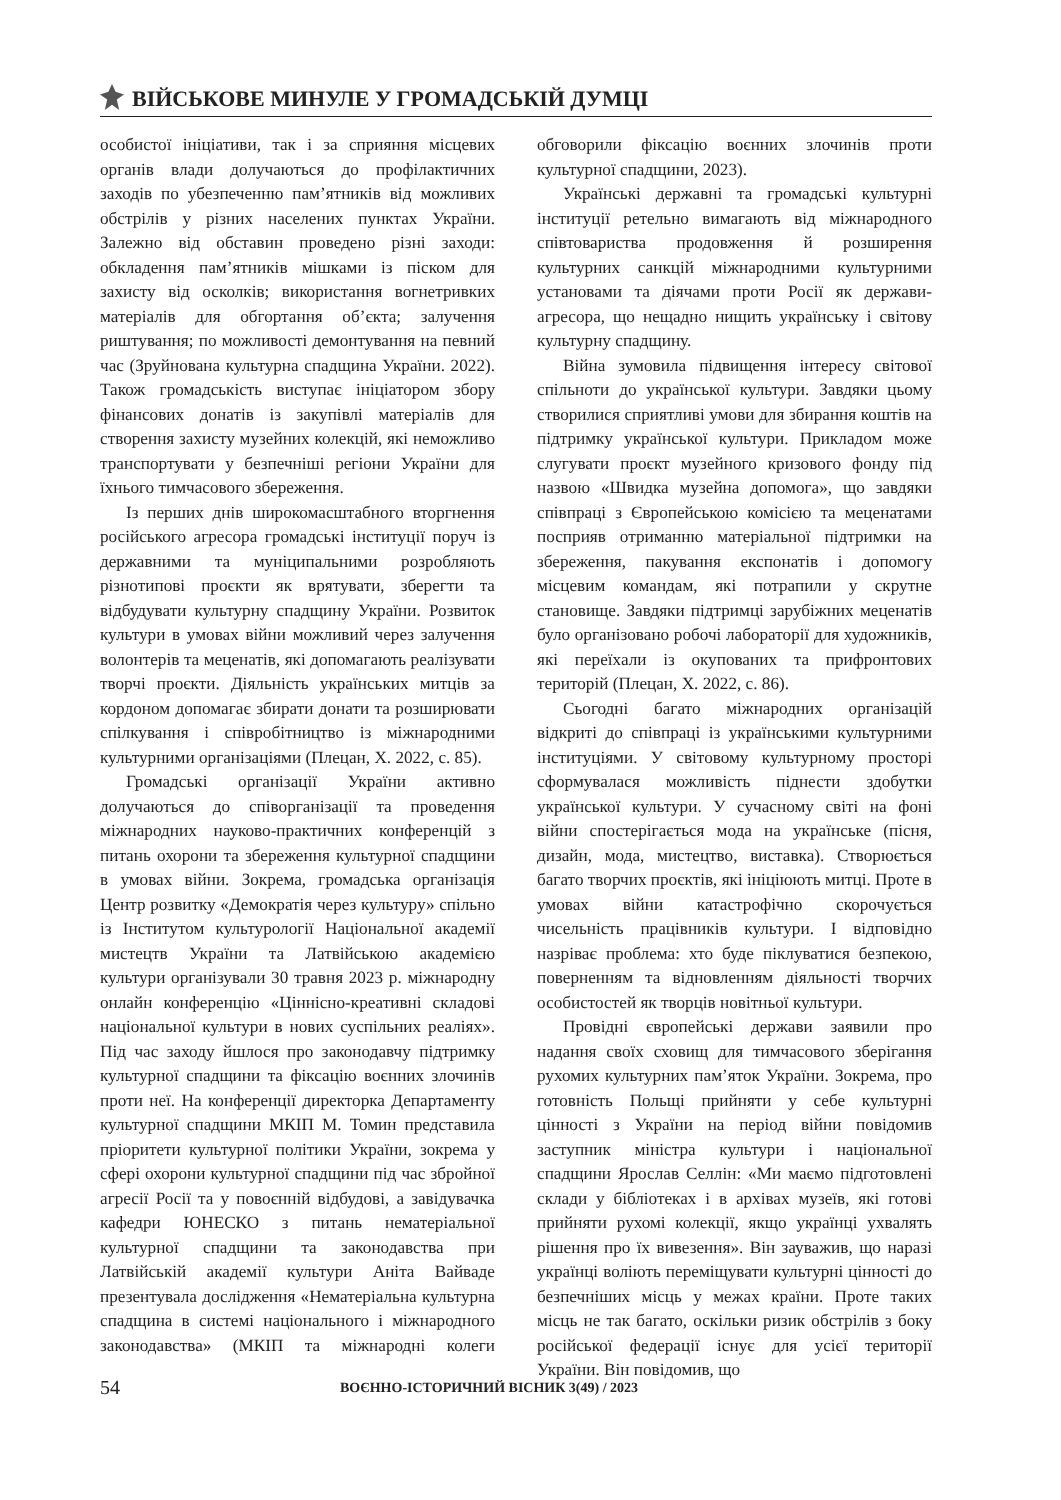ВІЙСЬКОВЕ МИНУЛЕ У ГРОМАДСЬКІЙ ДУМЦІ
особистої ініціативи, так і за сприяння місцевих органів влади долучаються до профілактичних заходів по убезпеченню пам’ятників від можливих обстрілів у різних населених пунктах України. Залежно від обставин проведено різні заходи: обкладення пам’ятників мішками із піском для захисту від осколків; використання вогнетривких матеріалів для обгортання об’єкта; залучення риштування; по можливості демонтування на певний час (Зруйнована культурна спадщина України. 2022). Також громадськість виступає ініціатором збору фінансових донатів із закупівлі матеріалів для створення захисту музейних колекцій, які неможливо транспортувати у безпечніші регіони України для їхнього тимчасового збереження.
Із перших днів широкомасштабного вторгнення російського агресора громадські інституції поруч із державними та муніципальними розробляють різнотипові проєкти як врятувати, зберегти та відбудувати культурну спадщину України. Розвиток культури в умовах війни можливий через залучення волонтерів та меценатів, які допомагають реалізувати творчі проєкти. Діяльність українських митців за кордоном допомагає збирати донати та розширювати спілкування і співробітництво із міжнародними культурними організаціями (Плецан, Х. 2022, с. 85).
Громадські організації України активно долучаються до співорганізації та проведення міжнародних науково-практичних конференцій з питань охорони та збереження культурної спадщини в умовах війни. Зокрема, громадська організація Центр розвитку «Демократія через культуру» спільно із Інститутом культурології Національної академії мистецтв України та Латвійською академією культури організували 30 травня 2023 р. міжнародну онлайн конференцію «Ціннісно-креативні складові національної культури в нових суспільних реаліях». Під час заходу йшлося про законодавчу підтримку культурної спадщини та фіксацію воєнних злочинів проти неї. На конференції директорка Департаменту культурної спадщини МКІП М. Томин представила пріоритети культурної політики України, зокрема у сфері охорони культурної спадщини під час збройної агресії Росії та у повоєнній відбудові, а завідувачка кафедри ЮНЕСКО з питань нематеріальної культурної спадщини та законодавства при Латвійській академії культури Аніта Вайваде презентувала дослідження «Нематеріальна культурна спадщина в системі національного і міжнародного законодавства» (МКІП та міжнародні колеги обговорили фіксацію воєнних злочинів проти культурної спадщини, 2023).
Українські державні та громадські культурні інституції ретельно вимагають від міжнародного співтовариства продовження й розширення культурних санкцій міжнародними культурними установами та діячами проти Росії як держави-агресора, що нещадно нищить українську і світову культурну спадщину.
Війна зумовила підвищення інтересу світової спільноти до української культури. Завдяки цьому створилися сприятливі умови для збирання коштів на підтримку української культури. Прикладом може слугувати проєкт музейного кризового фонду під назвою «Швидка музейна допомога», що завдяки співпраці з Європейською комісією та меценатами посприяв отриманню матеріальної підтримки на збереження, пакування експонатів і допомогу місцевим командам, які потрапили у скрутне становище. Завдяки підтримці зарубіжних меценатів було організовано робочі лабораторії для художників, які переїхали із окупованих та прифронтових територій (Плецан, Х. 2022, с. 86).
Сьогодні багато міжнародних організацій відкриті до співпраці із українськими культурними інституціями. У світовому культурному просторі сформувалася можливість піднести здобутки української культури. У сучасному світі на фоні війни спостерігається мода на українське (пісня, дизайн, мода, мистецтво, виставка). Створюється багато творчих проєктів, які ініціюють митці. Проте в умовах війни катастрофічно скорочується чисельність працівників культури. І відповідно назріває проблема: хто буде піклуватися безпекою, поверненням та відновленням діяльності творчих особистостей як творців новітньої культури.
Провідні європейські держави заявили про надання своїх сховищ для тимчасового зберігання рухомих культурних пам’яток України. Зокрема, про готовність Польщі прийняти у себе культурні цінності з України на період війни повідомив заступник міністра культури і національної спадщини Ярослав Селлін: «Ми маємо підготовлені склади у бібліотеках і в архівах музеїв, які готові прийняти рухомі колекції, якщо українці ухвалять рішення про їх вивезення». Він зауважив, що наразі українці воліють переміщувати культурні цінності до безпечніших місць у межах країни. Проте таких місць не так багато, оскільки ризик обстрілів з боку російської федерації існує для усієї території України. Він повідомив, що
54 ВОЄННО-ІСТОРИЧНИЙ ВІСНИК 3(49) / 2023